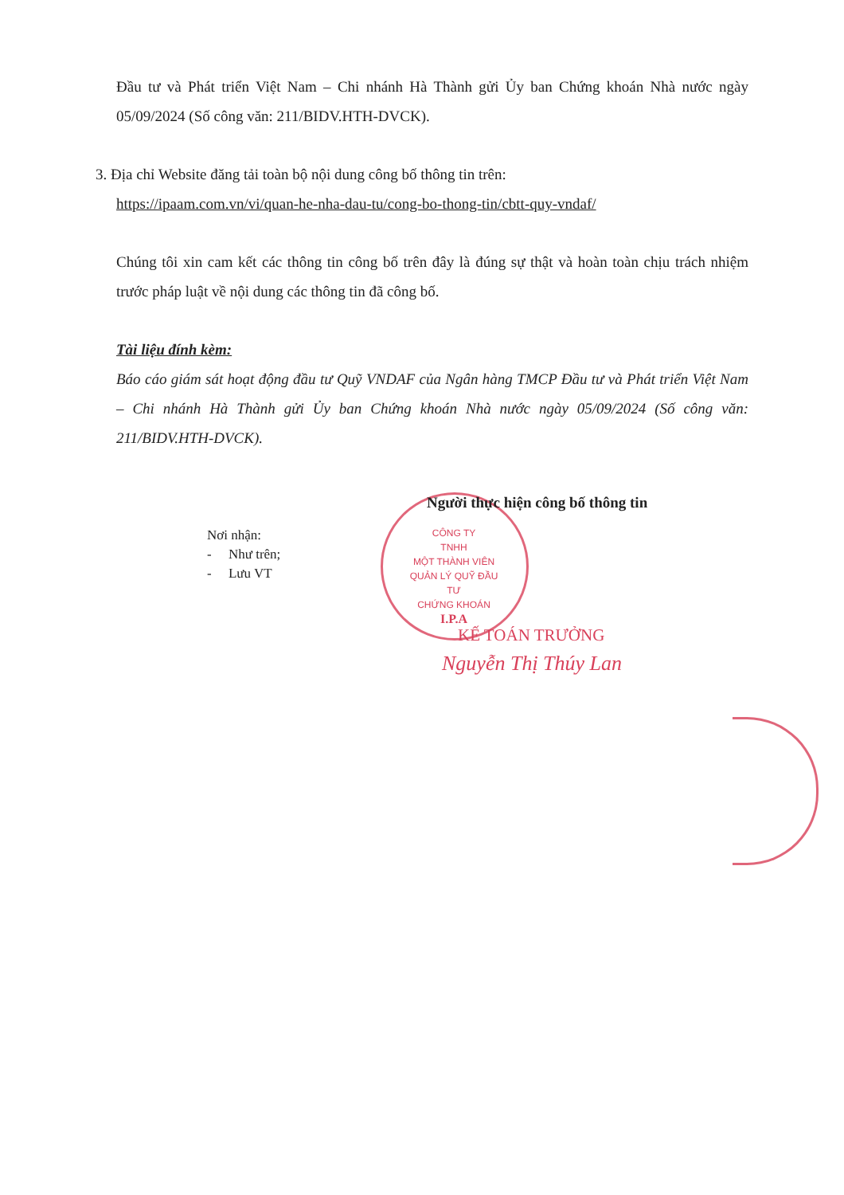Đầu tư và Phát triển Việt Nam – Chi nhánh Hà Thành gửi Ủy ban Chứng khoán Nhà nước ngày 05/09/2024 (Số công văn: 211/BIDV.HTH-DVCK).
3. Địa chỉ Website đăng tải toàn bộ nội dung công bố thông tin trên:
https://ipaam.com.vn/vi/quan-he-nha-dau-tu/cong-bo-thong-tin/cbtt-quy-vndaf/
Chúng tôi xin cam kết các thông tin công bố trên đây là đúng sự thật và hoàn toàn chịu trách nhiệm trước pháp luật về nội dung các thông tin đã công bố.
Tài liệu đính kèm:
Báo cáo giám sát hoạt động đầu tư Quỹ VNDAF của Ngân hàng TMCP Đầu tư và Phát triển Việt Nam – Chi nhánh Hà Thành gửi Ủy ban Chứng khoán Nhà nước ngày 05/09/2024 (Số công văn: 211/BIDV.HTH-DVCK).
Người thực hiện công bố thông tin
Nơi nhận:
- Như trên;
- Lưu VT
CÔNG TY
TNHH
MỘT THÀNH VIÊN
QUẢN LÝ QUỸ ĐẦU TƯ
CHỨNG KHOÁN
I.P.A
KẾ TOÁN TRƯỞNG
Nguyễn Thị Thúy Lan